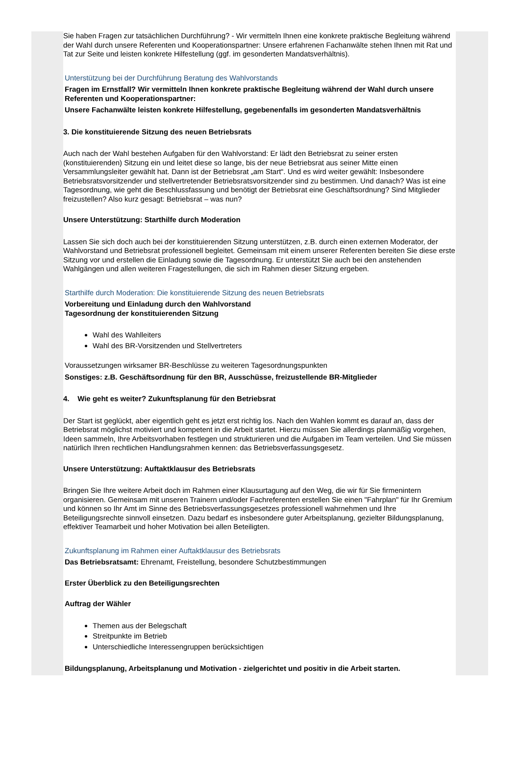Sie haben Fragen zur tatsächlichen Durchführung? - Wir vermitteln Ihnen eine konkrete praktische Begleitung während der Wahl durch unsere Referenten und Kooperationspartner: Unsere erfahrenen Fachanwälte stehen Ihnen mit Rat und Tat zur Seite und leisten konkrete Hilfestellung (ggf. im gesonderten Mandatsverhältnis).
Unterstützung bei der Durchführung Beratung des Wahlvorstands
Fragen im Ernstfall? Wir vermitteln Ihnen konkrete praktische Begleitung während der Wahl durch unsere Referenten und Kooperationspartner:
Unsere Fachanwälte leisten konkrete Hilfestellung, gegebenenfalls im gesonderten Mandatsverhältnis
3. Die konstituierende Sitzung des neuen Betriebsrats
Auch nach der Wahl bestehen Aufgaben für den Wahlvorstand: Er lädt den Betriebsrat zu seiner ersten (konstituierenden) Sitzung ein und leitet diese so lange, bis der neue Betriebsrat aus seiner Mitte einen Versammlungsleiter gewählt hat. Dann ist der Betriebsrat „am Start“. Und es wird weiter gewählt: Insbesondere Betriebsratsvorsitzender und stellvertretender Betriebsratsvorsitzender sind zu bestimmen. Und danach? Was ist eine Tagesordnung, wie geht die Beschlussfassung und benötigt der Betriebsrat eine Geschäftsordnung? Sind Mitglieder freizustellen? Also kurz gesagt: Betriebsrat – was nun?
Unsere Unterstützung: Starthilfe durch Moderation
Lassen Sie sich doch auch bei der konstituierenden Sitzung unterstützen, z.B. durch einen externen Moderator, der Wahlvorstand und Betriebsrat professionell begleitet. Gemeinsam mit einem unserer Referenten bereiten Sie diese erste Sitzung vor und erstellen die Einladung sowie die Tagesordnung. Er unterstützt Sie auch bei den anstehenden Wahlgängen und allen weiteren Fragestellungen, die sich im Rahmen dieser Sitzung ergeben.
Starthilfe durch Moderation: Die konstituierende Sitzung des neuen Betriebsrats
Vorbereitung und Einladung durch den Wahlvorstand
Tagesordnung der konstituierenden Sitzung
Wahl des Wahlleiters
Wahl des BR-Vorsitzenden und Stellvertreters
Voraussetzungen wirksamer BR-Beschlüsse zu weiteren Tagesordnungspunkten
Sonstiges: z.B. Geschäftsordnung für den BR, Ausschüsse, freizustellende BR-Mitglieder
4. Wie geht es weiter? Zukunftsplanung für den Betriebsrat
Der Start ist geglückt, aber eigentlich geht es jetzt erst richtig los. Nach den Wahlen kommt es darauf an, dass der Betriebsrat möglichst motiviert und kompetent in die Arbeit startet. Hierzu müssen Sie allerdings planmäßig vorgehen, Ideen sammeln, Ihre Arbeitsvorhaben festlegen und strukturieren und die Aufgaben im Team verteilen. Und Sie müssen natürlich Ihren rechtlichen Handlungsrahmen kennen: das Betriebsverfassungsgesetz.
Unsere Unterstützung: Auftaktklausur des Betriebsrats
Bringen Sie Ihre weitere Arbeit doch im Rahmen einer Klausurtagung auf den Weg, die wir für Sie firmenintern organisieren. Gemeinsam mit unseren Trainern und/oder Fachreferenten erstellen Sie einen "Fahrplan" für Ihr Gremium und können so Ihr Amt im Sinne des Betriebsverfassungsgesetzes professionell wahrnehmen und Ihre Beteiligungsrechte sinnvoll einsetzen. Dazu bedarf es insbesondere guter Arbeitsplanung, gezielter Bildungsplanung, effektiver Teamarbeit und hoher Motivation bei allen Beteiligten.
Zukunftsplanung im Rahmen einer Auftaktklausur des Betriebsrats
Das Betriebsratsamt: Ehrenamt, Freistellung, besondere Schutzbestimmungen
Erster Überblick zu den Beteiligungsrechten
Auftrag der Wähler
Themen aus der Belegschaft
Streitpunkte im Betrieb
Unterschiedliche Interessengruppen berücksichtigen
Bildungsplanung, Arbeitsplanung und Motivation - zielgerichtet und positiv in die Arbeit starten.